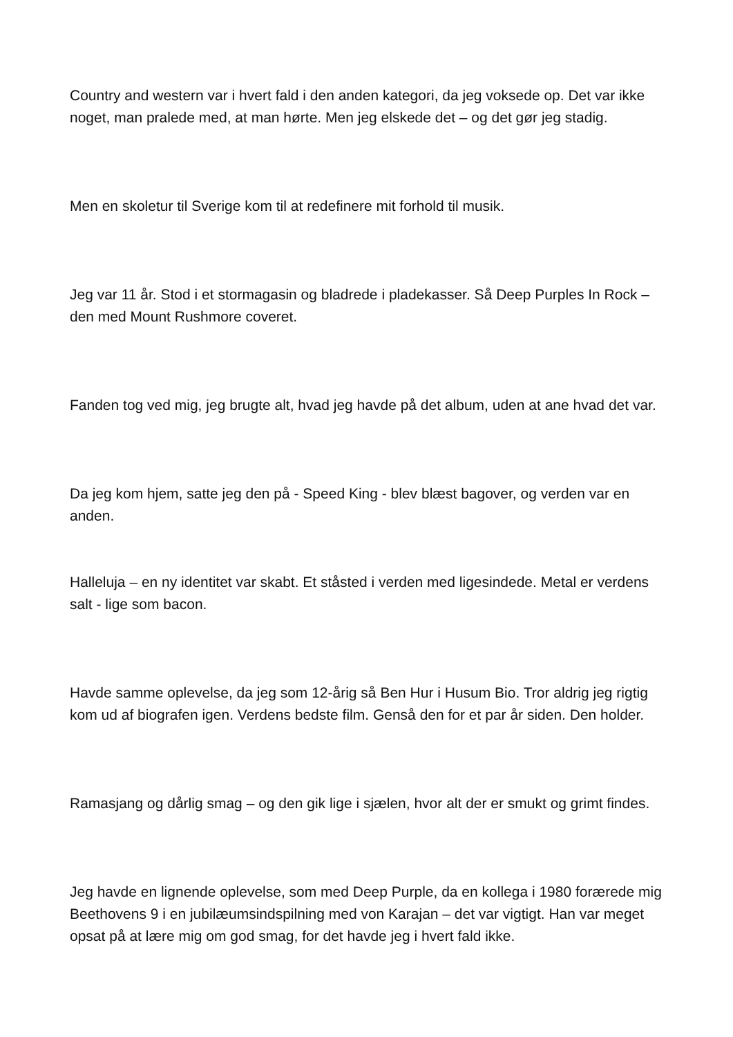Country and western var i hvert fald i den anden kategori, da jeg voksede op. Det var ikke noget, man pralede med, at man hørte. Men jeg elskede det – og det gør jeg stadig.
Men en skoletur til Sverige kom til at redefinere mit forhold til musik.
Jeg var 11 år. Stod i et stormagasin og bladrede i pladekasser. Så Deep Purples In Rock – den med Mount Rushmore coveret.
Fanden tog ved mig, jeg brugte alt, hvad jeg havde på det album, uden at ane hvad det var.
Da jeg kom hjem, satte jeg den på - Speed King - blev blæst bagover, og verden var en anden.
Halleluja – en ny identitet var skabt. Et ståsted i verden med ligesindede. Metal er verdens salt - lige som bacon.
Havde samme oplevelse, da jeg som 12-årig så Ben Hur i Husum Bio. Tror aldrig jeg rigtig kom ud af biografen igen. Verdens bedste film. Genså den for et par år siden. Den holder.
Ramasjang og dårlig smag – og den gik lige i sjælen, hvor alt der er smukt og grimt findes.
Jeg havde en lignende oplevelse, som med Deep Purple, da en kollega i 1980 forærede mig Beethovens 9 i en jubilæumsindspilning med von Karajan – det var vigtigt. Han var meget opsat på at lære mig om god smag, for det havde jeg i hvert fald ikke.